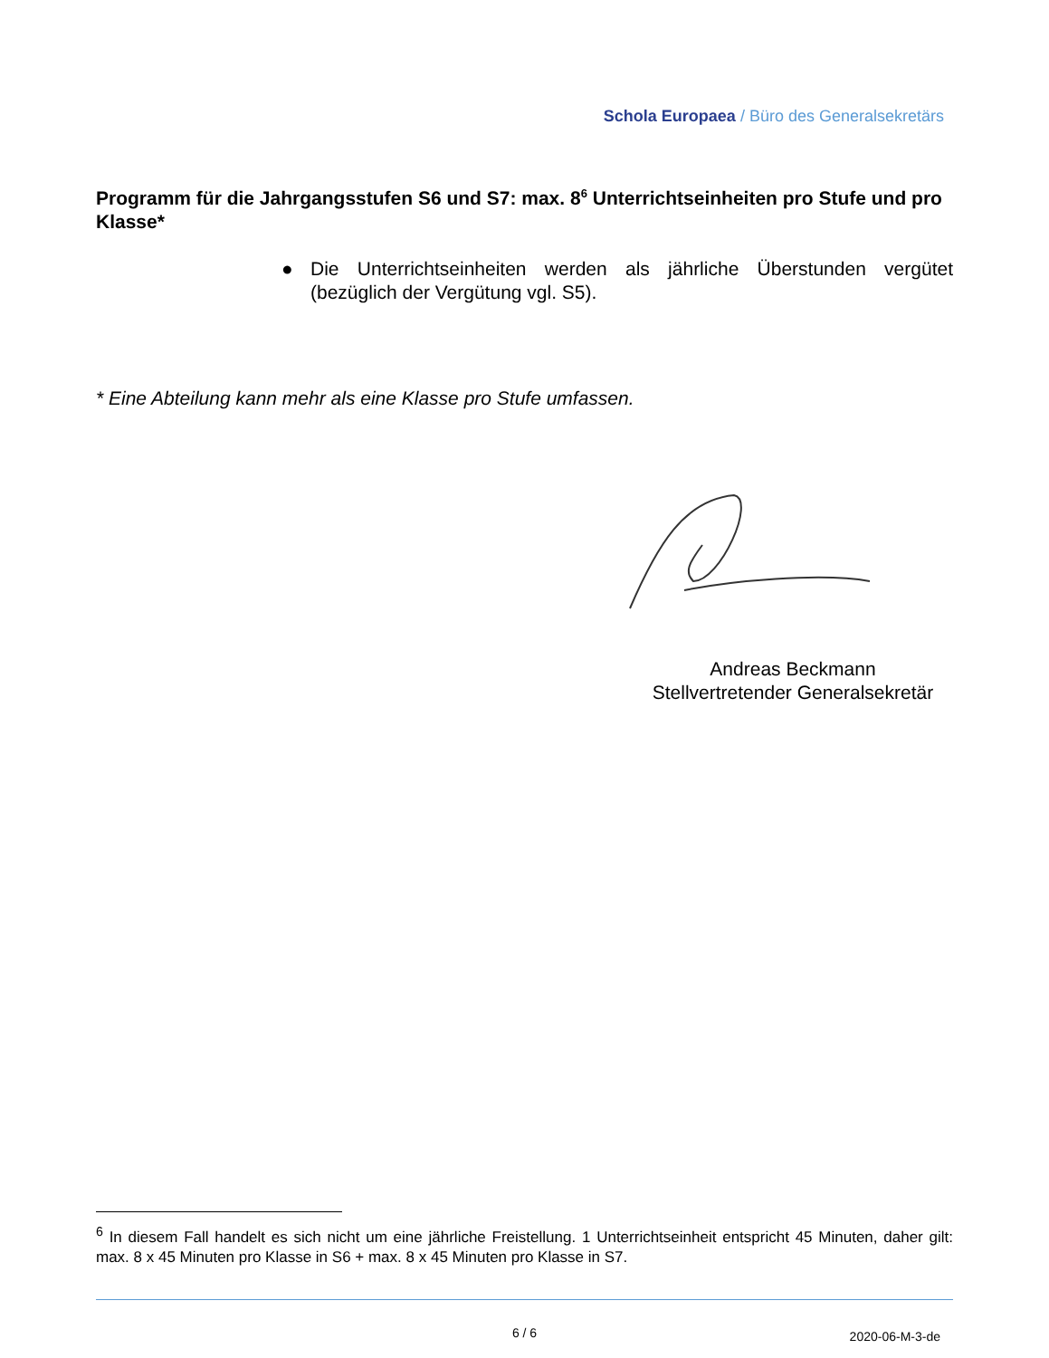Schola Europaea / Büro des Generalsekretärs
Programm für die Jahrgangsstufen S6 und S7: max. 8<sup>6</sup> Unterrichtseinheiten pro Stufe und pro Klasse*
●
Die Unterrichtseinheiten werden als jährliche Überstunden vergütet (bezüglich der Vergütung vgl. S5).
* Eine Abteilung kann mehr als eine Klasse pro Stufe umfassen.
Andreas Beckmann
Stellvertretender Generalsekretär
<sup>6</sup> In diesem Fall handelt es sich nicht um eine jährliche Freistellung. 1 Unterrichtseinheit entspricht 45 Minuten, daher gilt: max. 8 x 45 Minuten pro Klasse in S6 + max. 8 x 45 Minuten pro Klasse in S7.
6 / 6 2020-06-M-3-de